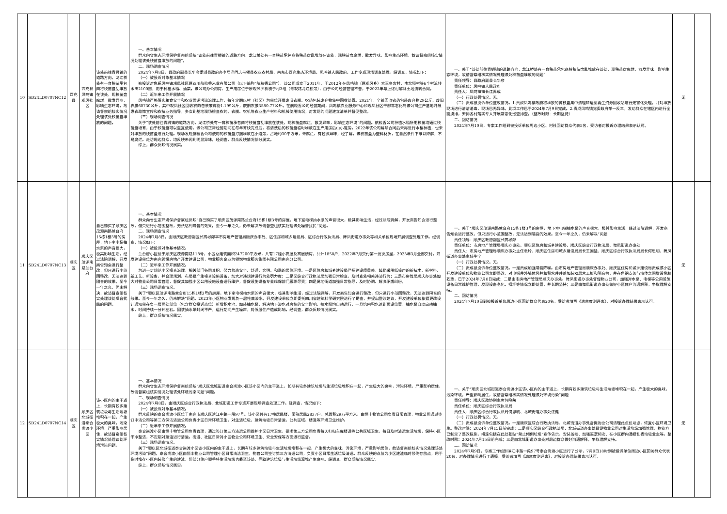| 10 | SD24LD0707NC12 | 西充县 | 西充县凤鸣镇观凤社区 | 该处前往青狮镇的道路方向，龙江桥处有一育秧苗承包商将秧苗盘乱堆放在该处，现秧苗盘腐烂，散发异味，影响生态环境，故请督察组核实情况处理该处秧苗盘堆放的问题。 | 一、基本情况 群众向省生态环境保护督察组反映“该处前往青狮镇的道路方向，龙江桥处有一育秧苗承包商将秧苗盘乱堆放在该处，现秧苗盘腐烂，散发异味，影响生态环境，故请督察组核实情况处理该处秧苗盘堆放的问题”。 二、现场调查情况 2024年7月8日，县政府副县长华彦委派县政府办李居洋同志带领县农业农村局、南充市西充生态环境局、凤鸣镇人民政府、工作专班现场调查处理。经调查，情况如下： （一）被投诉对象基本情况 被投诉对象系凤鸣镇观凤社区原四川航粒香米业有限公司（以下简称“航粒香公司”），该公司成立于2011年，于2012年在凤鸣镇（原观风乡）大玉皇宫村、南北垭村等6个村流转水田2100亩，用于种植水稻、油菜。该公司办公用房、生产用房位于原观风乡桥楼子村3组（青观路龙江桥旁），由于公司经营管理不善，于2022年与上述村解除土地流转合同。 （二）近年来工作开展情况 凤鸣镇严格落实粮食安全和农业面源污染治理工作，每年定期以村（社区）为单位开展废旧农膜、农药包装废弃物集中回收处置。2021年，全镇回收农药包装废弃物29公斤、废旧农膜60730公斤，其中观凤社区回收农药包装废弃物1.199公斤，废旧农膜3580.77公斤。在航粒香公司经营期间，凤鸣镇农业服务中心和观凤社区干部常态化到该公司生产基地开展惠农政策宣传和农技业务指导，多次到基地现场检查农药、农膜、农机等农业生产材料和机械使用情况，对发现的问题建立清单并督促整改。 （三）现场调查情况 关于“该处前往青狮镇的道路方向，龙江桥处有一育秧苗承包商将秧苗盘乱堆放在该处，现秧苗盘腐烂，散发异味，影响生态环境”的问题。航粒香公司种植水稻所用秧苗均通过秧苗盘培育，由于秧苗盘可以重复使用，该公司正常经营期间在每年育秧完成后，将清洗后的秧苗盘临时堆放在生产用房后山小道旁。2022年该公司解除合同后未再进行水稻种植，也未对堆放的秧苗盘进行处理。现场发现航粒香公司使用的秧苗盘打捆堆放在小道旁，占地约30平方米，未腐烂、有轻微异味，经了解，该秧苗盘为塑料材质，在自然条件下难以降解，不易腐烂。走访周边群众，均反映未闻到明显异味。经调查，群众反映情况部分属实。 综上，群众反映情况属实。 | 一、关于“该处前往青狮镇的道路方向，龙江桥处有一育秧苗承包商将秧苗盘乱堆放在该处，现秧苗盘腐烂，散发异味，影响生态环境，故请督察组核实情况处理该处秧苗盘堆放的问题” 责任领导：县政府副县长华彦 责任单位：凤鸣镇人民政府 责任人：凤鸣镇镇长江禹成 （一）行政处罚情况。无。 （二）责成被投诉单位整改情况。1.责成凤鸣镇政府将堆放的育秧盘集中清理转运至再生资源回收站进行无害化处理，并对堆放现场进行清洁消毒，现场已无异味。此项工作已于2024年7月9日完成。2.责成凤鸣镇党委政府举一反三，发动群众在辖区内进行全面摸排，安排各村落实专人开展常态化巡查排查。（整改时限：长期坚持） 二、回访情况 2024年7月10日，专案工作组到被投诉单位周边小区、村社回访群众代表5名，受访者对投诉办理结果表示认可。 | 无 | |
| 11 | SD24LD0707NC13 | 顺庆区 | 顺庆区茂源南路兰台府 | 自己购买了顺庆区茂源南路兰台府15栋1楼3号的房屋，地下室电梯抽水泵的声音很大，极其影响生活，经过法院调解，开发商告知会进行整改，但只进行小范围整改，无法达到隔音的效果。至今一年之久，仍未解决，故请督查组核实处理该处噪音扰民的问题。 | 一、基本情况 群众向省生态环境保护督察组反映“自己购买了顺庆区茂源南路兰台府15栋1楼3号的房屋，地下室电梯抽水泵的声音很大，极其影响生活，经过法院调解，开发商告知会进行整改，但只进行小范围整改，无法达到隔音的效果。至今一年之久，仍未解决故请督查组核实处理该处噪音扰民”问题。 二、现场调查情况 2024年7月8日，由顺庆区政府副区长高彬郎率市房地产管理局顺庆办事处、区住房和城乡建设局、区综合行政执法局、舞凤街道办事处等相关单位现场开展调查处理工作。经调查，情况如下： （一）被投诉对象基本情况。 兰台府小区位于顺庆区茂源南路118号，小区总建筑面积247200平方米，共有17幢小高层及高层楼房，共计1858户，2022年7月交付第一批次房屋，2023年3月全部交付，开发建设单位为南充领悦房地产开发建设公司，物业服务企业为领悦物业服务集团有限公司南充分公司。 （二）近年来工作开展情况。 为进一步规范小区噪音治理，相关部门各司其职，努力营造安全、舒适、文明、和谐的居住环境。一是区住房和城乡建设局严把建设质量关，鼓励采用低噪声的新技术、新材料、新工艺、新设备，并合理规划、布局易产生噪音设施设备，加大对违规建设行为处罚力度；二是区综合行政执法局加强日常检查，及时查处相关违法行为；三是市房管局顺庆办事处加大对物业公司日常管理，督促其加强小区公用设施设备运行维护，督促设施设备专业维保部门履职尽责；四是属地街道加强日常指导，及时协调、解决矛盾纠纷。 （三）现场调查情况。 关于“顺庆区茂源南路兰台府15栋1楼3号的房屋，地下室电梯抽水泵的声音很大，极其影响生活，经过法院调解，开发商告知会进行整改，但只进行小范围整改，无法达到隔音的效果。至今一年之久，仍未解决”问题。2023年小区物业发现负一层柱底渗水，开发建设单位立即委托四川省建筑科学研究院进行了勘查，并提出整改建议，开发建设单位依据更改设计通知单在负一层两处部位（包含群众投诉点位）新增积水池、加装抽水泵，解决地下渗水对房柱的安全影响。抽水泵均自动运行，一旦坑内积水达到预设位置，抽水泵自动启动抽水，时间持续一分钟左右。因该抽水泵封闭不严，运行期间产生噪声，对低层住户造成影响。经调查，群众反映情况属实。 综上，群众反映情况属实。 | 一、关于“顺庆区茂源南路兰台府15栋1楼3号的房屋，地下室电梯抽水泵的声音很大，极其影响生活，经过法院调解，开发商告知会进行整改，但只进行小范围整改，无法达到隔音的效果。至今一年之久，仍未解决”问题 责任领导：顺庆区政府副区长高彬郎 责任单位：市房地产管理局顺庆办事处、顺庆区住房和城乡建设局、顺庆区综合行政执法局、舞凤街道办事处 责任人：市房地产管理局顺庆办事处主任袁玲、顺庆区住房和城乡建设局局长王国猛、顺庆区综合行政执法局局长何思明、舞凤街道办事处主任牛宁 （一）行政处罚情况。无。 （二）责成被投诉单位整改情况。一是责成加强隔音降噪。由市房地产管理局顺庆办事处、顺庆区住房和城乡建设局责成该小区开发建设单位和物业公司立即整改，对电梯井外墙体风井和积水井井盖加装双层木工板和隔音棉，并在角钢支架与墙体之间增设橡胶软垫，已于2024年7月8日完成；二是由市房地产管理局顺庆办事处、舞凤街道办事处督促物业公司，加强对水泵、电梯等公用设施设备日常维护管理，发现设备老化、损坏等情况立即处置，并长期坚持；三是由舞凤街道办事处做好小区住户沟通解释，争取理解支持。 二、回访情况 2024年7月10日到被投诉单位周边小区回访群众代表20名，受访者填写《满意度测评表》，对投诉办理结果表示认可。 | 无 | |
| 12 | SD24LD0707NC14 | 顺庆区 | 顺庆区北城街道泰合尚渡小区 | 该小区内的主干道上，长期有较多建筑垃圾与生活垃圾堆积在一起，产生极大的臭味，污染环境，严重影响居住，故请督察组核实情况处理该处环境污染问题。 | 一、基本情况 群众向省生态环境保护督察组反映“顺庆区北城街道泰合尚渡小区该小区内的主干道上，长期有较多建筑垃圾与生活垃圾堆积在一起，产生极大的臭味，污染环境，严重影响居住，故请督察组核实情况处理该处环境污染问题”问题。 二、现场调查情况 2024年7月8日，由顺庆区综合行政执法局、北城街道工作专班开展现场调查处理工作。经调查，情况如下： （一）被投诉对象基本情况。 群众反映的泰合尚渡小区位于南充市顺庆区滨江中路一段97号。该小区共有17幢居民楼，常驻居民2837户，总面积29万平方米。由恒丰物管公司负责日常管理，物业公司通过签订中清公司等第三方保洁清运公司负责小区日常环境卫生，对生活垃圾、建筑垃圾日常清运，公共区域、楼道等环境卫生维护。 （二）近年来工作开展情况。 泰合尚渡小区由恒丰物管公司负责管理，通过签订第三方清运公司维护小区日常卫生，要求第三方公司负责每天打扫车库楼道等公共区域卫生，每日及时清运生活垃圾，保持小区干净整洁，不定期对建渣进行清运。街道、社区日常对小区物业公司环境卫生、安全安保等方面进行监督。 （三）现场调查情况。 关于“顺庆区北城街道泰合尚渡小区该小区内的主干道上，长期有较多建筑垃圾与生活垃圾堆积在一起，产生极大的臭味，污染环境，严重影响居住，故请督察组核实情况处理该处环境污染”问题。泰合尚渡小区由恒丰物业公司管理小区日常清洁卫生，物管公司签订第三方清运公司，负责小区日常生活垃圾清运。群众反映的点位为小区建渣临时倾倒存放点，用于临时堆存小区内装修产生的建渣。但部分住户顺手将生活垃圾也丢至该处，导致建筑垃圾与生活垃圾混堆产生臭味。经调查，群众反映情况属实。 综上，群众反映情况属实。 | 一、关于“顺庆区北城街道泰合尚渡小区该小区内的主干道上，长期有较多建筑垃圾与生活垃圾堆积在一起，产生极大的臭味，污染环境，严重影响居住，故请督察组核实情况处理该处环境污染”问题 责任领导：顺庆区政协副主席何晓荣 责任单位：顺庆区综合行政执法局 责任人：顺庆区综合行政执法局何思明、北城街道办事处汪健 （一）行政处罚情况。无。 （二）责成被投诉单位整改情况。一是顺庆区综合行政执法局、北城街道办事处督促物业公司清理此点位垃圾，恢复小区环境卫生。整改时限：2024年7月15日前完成；二是顺庆区综合行政执法局、北城街道办事处督促物业公司对生活垃圾加强管理，物业方已制定了整改措施，措施包括在此处张贴“禁止倾倒垃圾”宣传告示、安装监控、加强巡逻频次、在小区群内通报乱丢垃圾业主等。整改时限：2024年7月15日前完成；三是由北城街道办事处对周边群众做好沟通解释，争取理解支持。 二、回访情况 2024年7月9日，专案工作组到滨江中路一段97号泰合尚渡小区进行了公示，7月9日18时到被投诉单位周边小区回访群众代表20名，对办理情况进行了通报，受访者填写《满意度测评表》，对投诉办理结果表示认可。 | 无 | |